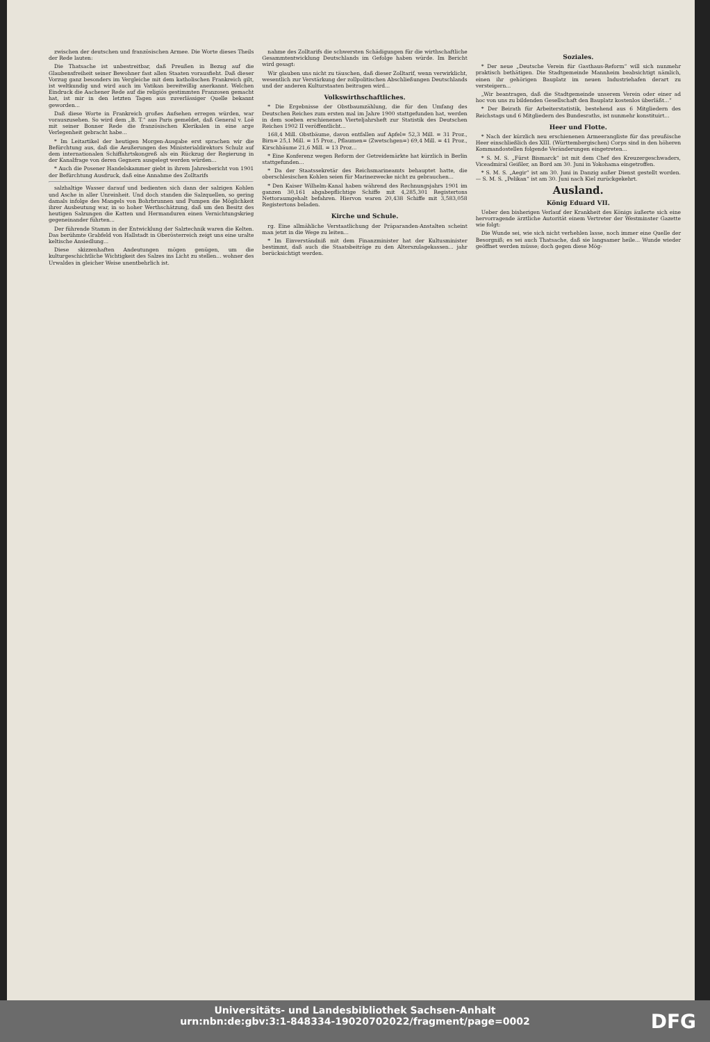zwischen der deutschen und französischen Armee. Die Worte dieses Theils der Rede lauten:
Die Thatsache ist unbestreitbar, daß Preußen in Bezug auf die Glaubensfreiheit seiner Bewohner fast allen Staaten vorausfieht. Daß dieser Vorzug ganz besonders im Vergleiche mit dem katholischen Frankreich gilt, ist weltkundig und wird auch im Vatikan bereitwillig anerkannt. Welchen Eindruck die Aachener Rede auf die religiös gestimmten Franzosen gemacht hat, ist mir in den letzten Tagen aus zuverlässiger Quelle bekannt geworden...
Daß diese Worte in Frankreich großes Aufsehen erregen würden, war vorauszusehen. So wird dem „B. T.“ aus Paris gemeldet, daß General v. Loë mit seiner Bonner Rede die französischen Klerikalen in eine arge Verlegenheit gebracht habe...
* Im Leitartikel der heutigen Morgen-Ausgabe erst sprachen wir die Befürchtung aus, daß die Aeußerungen des Ministerialdirektors Schulz auf dem internationalen Schiffahrtskongreß als ein Rückzug der Regierung in der Kanalfrage von deren Gegnern ausgelegt werden würden...
* Auch die Posener Handelskammer giebt in ihrem Jahresbericht von 1901 der Befürchtung Ausdruck, daß eine Annahme des Zolltarifs
salzhaltige Wasser darauf und bedienten sich dann der salzigen Kohlen und Asche in aller Unreinheit. Und doch standen die Salzquellen, so gering damals infolge des Mangels von Bohrbrunnen und Pumpen die Möglichkeit ihrer Ausbeutung war, in so hoher Werthschätzung, daß um den Besitz des heutigen Salzungen die Katten und Hermanduren einen Vernichtungskrieg gegeneinander führten...
Der führende Stamm in der Entwicklung der Salztechnik waren die Kelten. Das berühmte Grabfeld von Hallstadt in Oberösterreich zeigt uns eine uralte keltische Ansiedlung...
Diese skizzenhaften Andeutungen mögen genügen, um die kulturgeschichtliche Wichtigkeit des Salzes ins Licht zu stellen... wohner des Urwaldes in gleicher Weise unentbehrlich ist.
nahme des Zolltarifs die schwersten Schädigungen für die wirthschaftliche Gesammtentwicklung Deutschlands im Gefolge haben würde. Im Bericht wird gesagt:
Wir glauben uns nicht zu täuschen, daß dieser Zolltarif, wenn verwirklicht, wesentlich zur Verstärkung der zollpolitischen Abschließungen Deutschlands und der anderen Kulturstaaten beitragen wird...
Volkswirthschaftliches.
* Die Ergebnisse der Obstbaumzählung, die für den Umfang des Deutschen Reiches zum ersten mal im Jahre 1900 stattgefunden hat, werden in dem soeben erschienenen Vierteljahrsheft zur Statistik des Deutschen Reiches 1902 II veröffentlicht...
168,4 Mill. Obstbäume, davon entfallen auf Apfel= 52,3 Mill. = 31 Proz., Birn= 25,1 Mill. = 15 Proz., Pflaumen= (Zwetschgen=) 69,4 Mill. = 41 Proz., Kirschbäume 21,6 Mill. = 13 Proz...
* Eine Konferenz wegen Reform der Getreidemärkte hat kürzlich in Berlin stattgefunden...
* Da der Staatssekretär des Reichsmarineamts behauptet hatte, die oberschlesischen Kohlen seien für Marinezwecke nicht zu gebrauchen...
* Den Kaiser Wilhelm-Kanal haben während des Rechnungsjahrs 1901 im ganzen 30,161 abgabepflichtige Schiffe mit 4,285,301 Registertons Nettoraumgehalt befahren. Hiervon waren 20,438 Schiffe mit 3,583,058 Registertons beladen.
Kirche und Schule.
rg. Eine allmähliche Verstaatlichung der Präparanden-Anstalten scheint man jetzt in die Wege zu leiten...
* Im Einverständniß mit dem Finanzminister hat der Kultusminister bestimmt, daß auch die Staatsbeiträge zu den Alterszulagekassen... jahr berücksichtigt werden.
Soziales.
* Der neue „Deutsche Verein für Gasthaus-Reform“ will sich nunmehr praktisch bethätigen. Die Stadtgemeinde Mannheim beabsichtigt nämlich, einen ihr gehörigen Bauplatz im neuen Industriehafen derart zu versteigern...
„Wir beantragen, daß die Stadtgemeinde unserem Verein oder einer ad hoc von uns zu bildenden Gesellschaft den Bauplatz kostenlos überläßt...“
* Der Beirath für Arbeiterstatistik, bestehend aus 6 Mitgliedern des Reichstags und 6 Mitgliedern des Bundesraths, ist nunmehr konstituirt...
Heer und Flotte.
* Nach der kürzlich neu erschienenen Armeerangliste für das preußische Heer einschließlich des XIII. (Württembergischen) Corps sind in den höheren Kommandostellen folgende Veränderungen eingetreten...
* S. M. S. „Fürst Bismarck“ ist mit dem Chef des Kreuzergeschwaders, Viceadmiral Geißler, an Bord am 30. Juni in Yokohama eingetroffen.
* S. M. S. „Aegir“ ist am 30. Juni in Danzig außer Dienst gestellt worden. — S. M. S. „Pelikan“ ist am 30. Juni nach Kiel zurückgekehrt.
Ausland.
König Eduard VII.
Ueber den bisherigen Verlauf der Krankheit des Königs äußerte sich eine hervorragende ärztliche Autorität einem Vertreter der Westminster Gazette wie folgt:
Die Wunde sei, wie sich nicht verhehlen lasse, noch immer eine Quelle der Besorgniß; es sei auch Thatsache, daß sie langsamer heile... Wunde wieder geöffnet werden müsse; doch gegen diese Mög-
Universitäts- und Landesbibliothek Sachsen-Anhalt
urn:nbn:de:gbv:3:1-848334-19020702022/fragment/page=0002
DFG